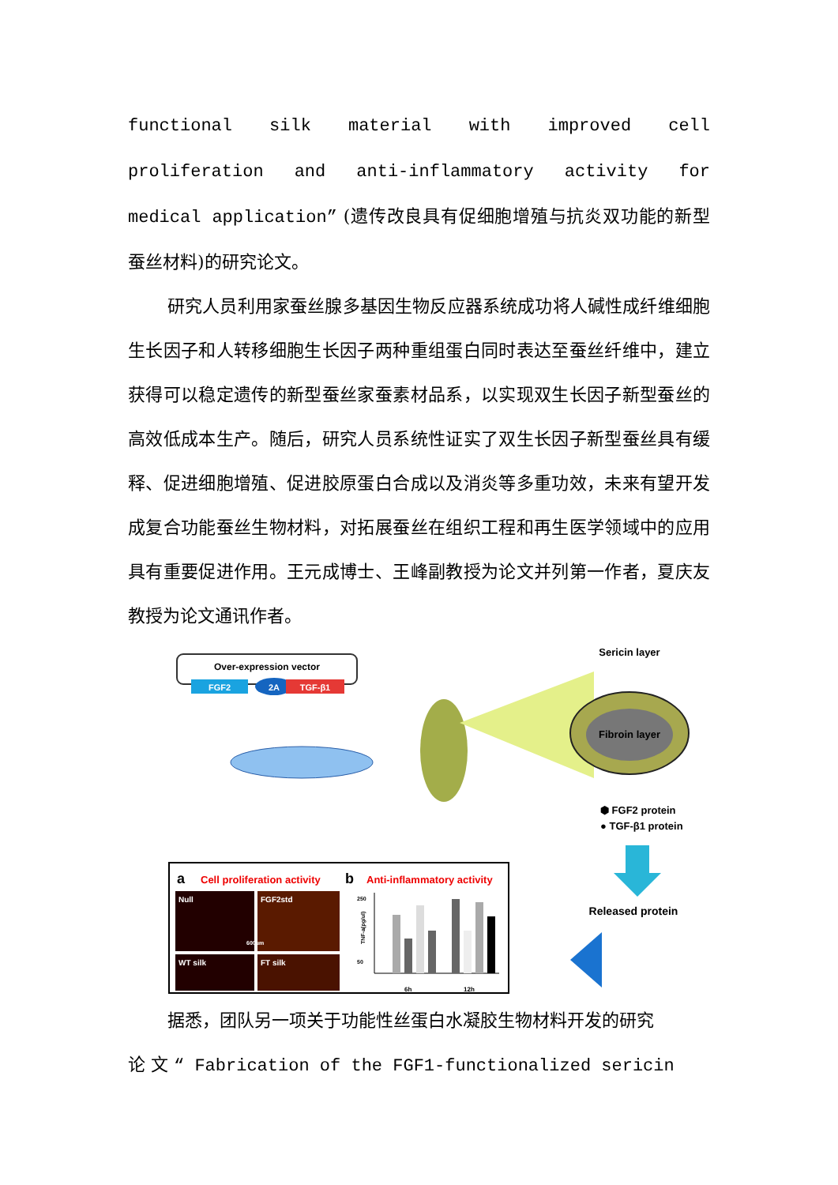functional silk material with improved cell proliferation and anti-inflammatory activity for medical application” (遗传改良具有促细胞增殖与抗炎双功能的新型蚕丝材料)的研究论文。
研究人员利用家蚕丝腺多基因生物反应器系统成功将人碱性成纤维细胞生长因子和人转移细胞生长因子两种重组蛋白同时表达至蚕丝纤维中，建立获得可以稳定遗传的新型蚕丝家蚕素材品系，以实现双生长因子新型蚕丝的高效低成本生产。随后，研究人员系统性证实了双生长因子新型蚕丝具有缓释、促进细胞增殖、促进胶原蛋白合成以及消炎等多重功效，未来有望开发成复合功能蚕丝生物材料，对拓展蚕丝在组织工程和再生医学领域中的应用具有重要促进作用。王元成博士、王峰副教授为论文并列第一作者，夏庆友教授为论文通讯作者。
Over-expression vector
FGF2
2A
TGF-β1
Sericin layer
Fibroin layer
⬢ FGF2 protein
● TGF-β1 protein
Released protein
a
Cell proliferation activity
b
Anti-inflammatory activity
Null
FGF2std
WT silk
FT silk
600um
250
50
TNF-a(pg/ul)
6h
12h
据悉，团队另一项关于功能性丝蛋白水凝胶生物材料开发的研究
论 文 “ Fabrication of the FGF1-functionalized sericin